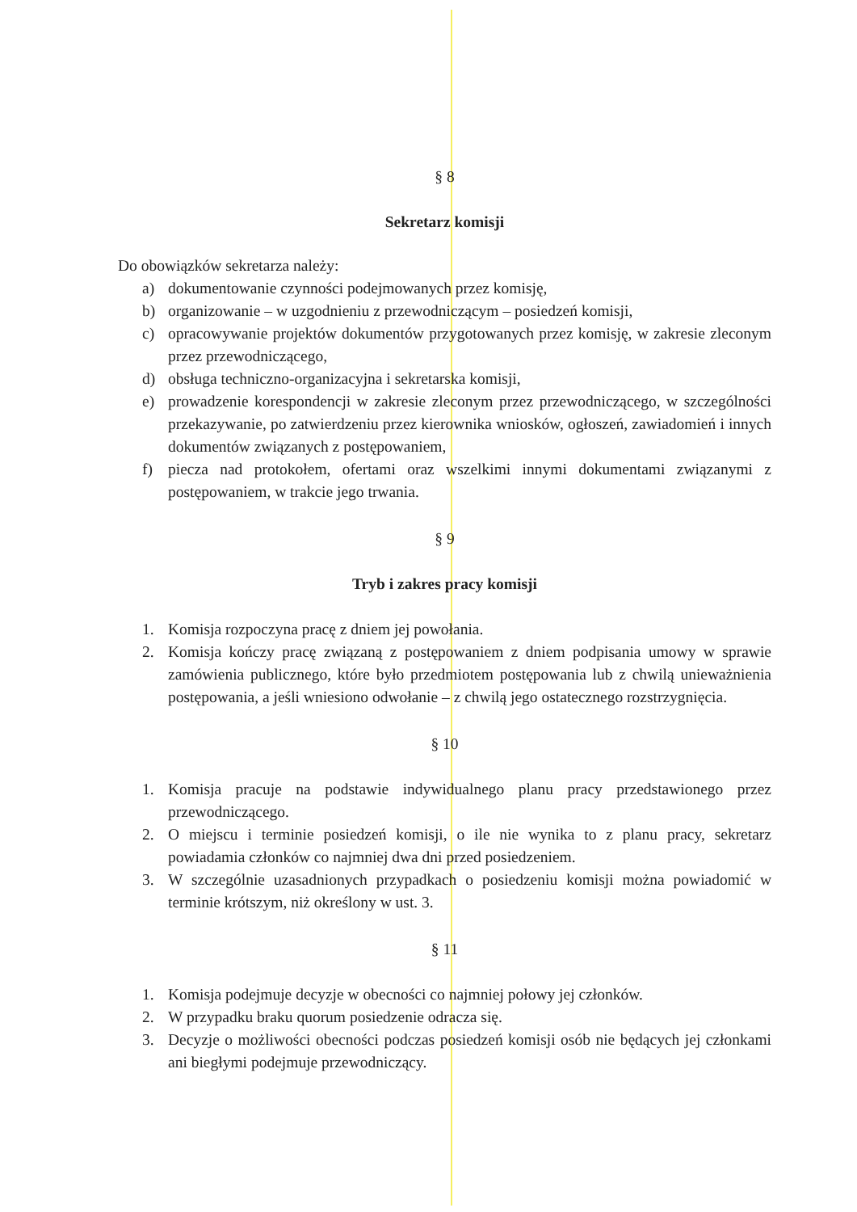§ 8
Sekretarz komisji
Do obowiązków sekretarza należy:
a) dokumentowanie czynności podejmowanych przez komisję,
b) organizowanie – w uzgodnieniu z przewodniczącym – posiedzeń komisji,
c) opracowywanie projektów dokumentów przygotowanych przez komisję, w zakresie zleconym przez przewodniczącego,
d) obsługa techniczno-organizacyjna i sekretarska komisji,
e) prowadzenie korespondencji w zakresie zleconym przez przewodniczącego, w szczególności przekazywanie, po zatwierdzeniu przez kierownika wniosków, ogłoszeń, zawiadomień i innych dokumentów związanych z postępowaniem,
f) piecza nad protokołem, ofertami oraz wszelkimi innymi dokumentami związanymi z postępowaniem, w trakcie jego trwania.
§ 9
Tryb i zakres pracy komisji
1. Komisja rozpoczyna pracę z dniem jej powołania.
2. Komisja kończy pracę związaną z postępowaniem z dniem podpisania umowy w sprawie zamówienia publicznego, które było przedmiotem postępowania lub z chwilą unieważnienia postępowania, a jeśli wniesiono odwołanie – z chwilą jego ostatecznego rozstrzygnięcia.
§ 10
1. Komisja pracuje na podstawie indywidualnego planu pracy przedstawionego przez przewodniczącego.
2. O miejscu i terminie posiedzeń komisji, o ile nie wynika to z planu pracy, sekretarz powiadamia członków co najmniej dwa dni przed posiedzeniem.
3. W szczególnie uzasadnionych przypadkach o posiedzeniu komisji można powiadomić w terminie krótszym, niż określony w ust. 3.
§ 11
1. Komisja podejmuje decyzje w obecności co najmniej połowy jej członków.
2. W przypadku braku quorum posiedzenie odracza się.
3. Decyzje o możliwości obecności podczas posiedzeń komisji osób nie będących jej członkami ani biegłymi podejmuje przewodniczący.